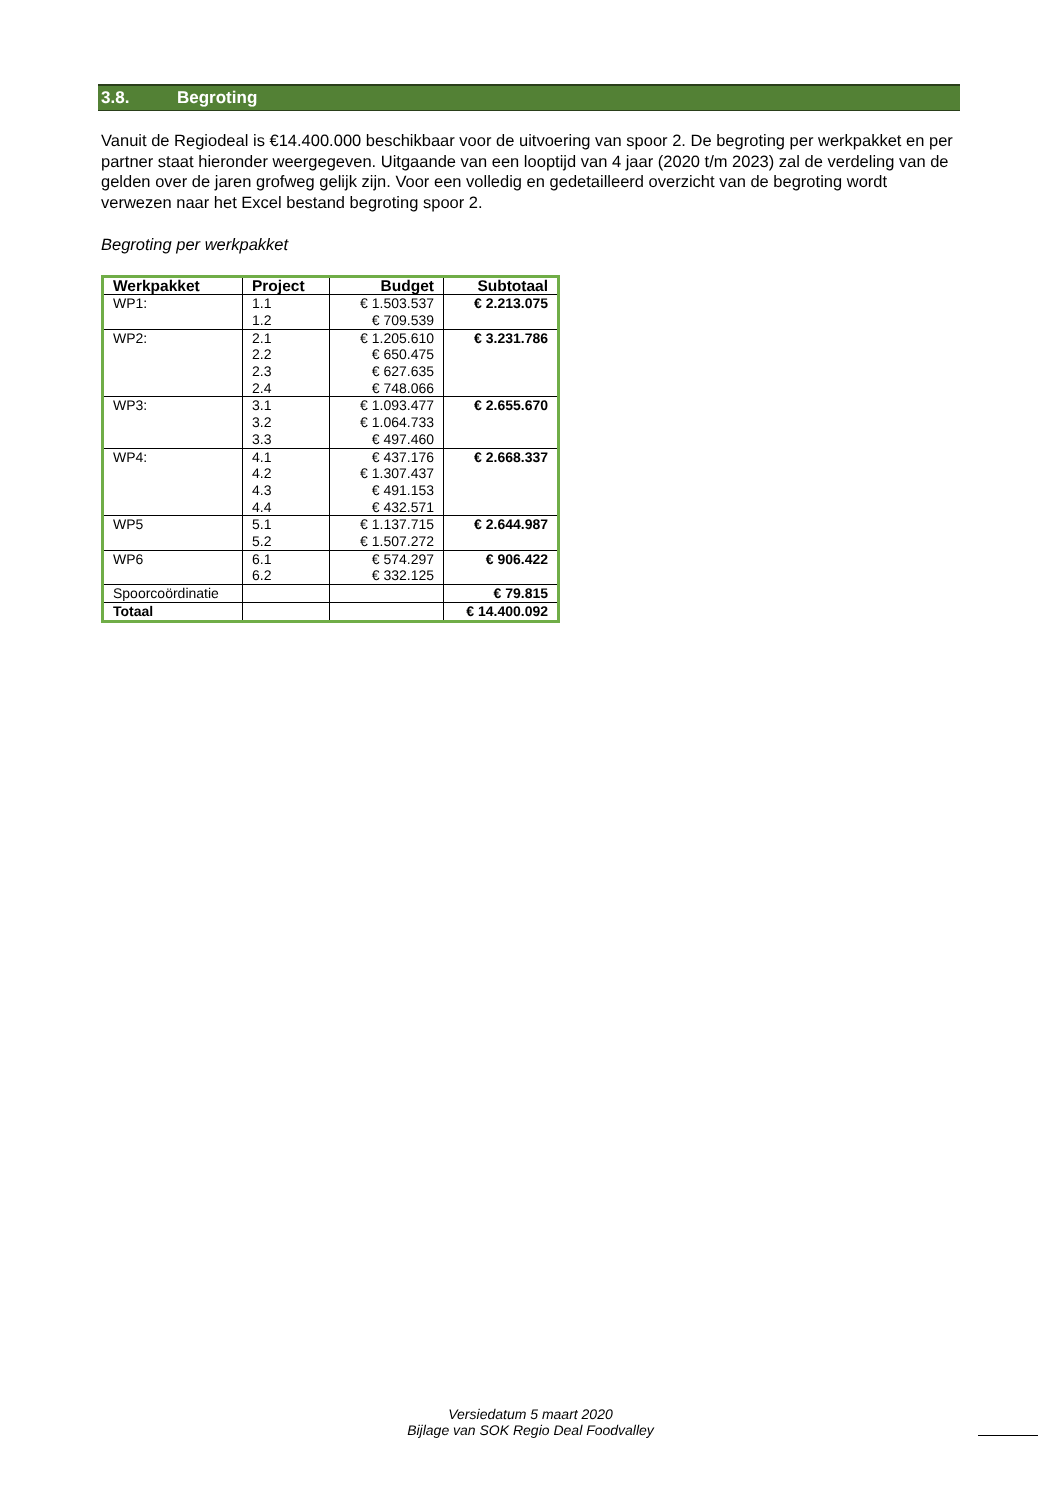3.8. Begroting
Vanuit de Regiodeal is €14.400.000 beschikbaar voor de uitvoering van spoor 2. De begroting per werkpakket en per partner staat hieronder weergegeven. Uitgaande van een looptijd van 4 jaar (2020 t/m 2023) zal de verdeling van de gelden over de jaren grofweg gelijk zijn. Voor een volledig en gedetailleerd overzicht van de begroting wordt verwezen naar het Excel bestand begroting spoor 2.
Begroting per werkpakket
| Werkpakket | Project | Budget | Subtotaal |
| --- | --- | --- | --- |
| WP1: | 1.1 1.2 | € 1.503.537 € 709.539 | € 2.213.075 |
| WP2: | 2.1 2.2 2.3 2.4 | € 1.205.610 € 650.475 € 627.635 € 748.066 | € 3.231.786 |
| WP3: | 3.1 3.2 3.3 | € 1.093.477 € 1.064.733 € 497.460 | € 2.655.670 |
| WP4: | 4.1 4.2 4.3 4.4 | € 437.176 € 1.307.437 € 491.153 € 432.571 | € 2.668.337 |
| WP5 | 5.1 5.2 | € 1.137.715 € 1.507.272 | € 2.644.987 |
| WP6 | 6.1 6.2 | € 574.297 € 332.125 | € 906.422 |
| Spoorcoördinatie | | | € 79.815 |
| Totaal | | | € 14.400.092 |
Versiedatum 5 maart 2020
Bijlage van SOK Regio Deal Foodvalley